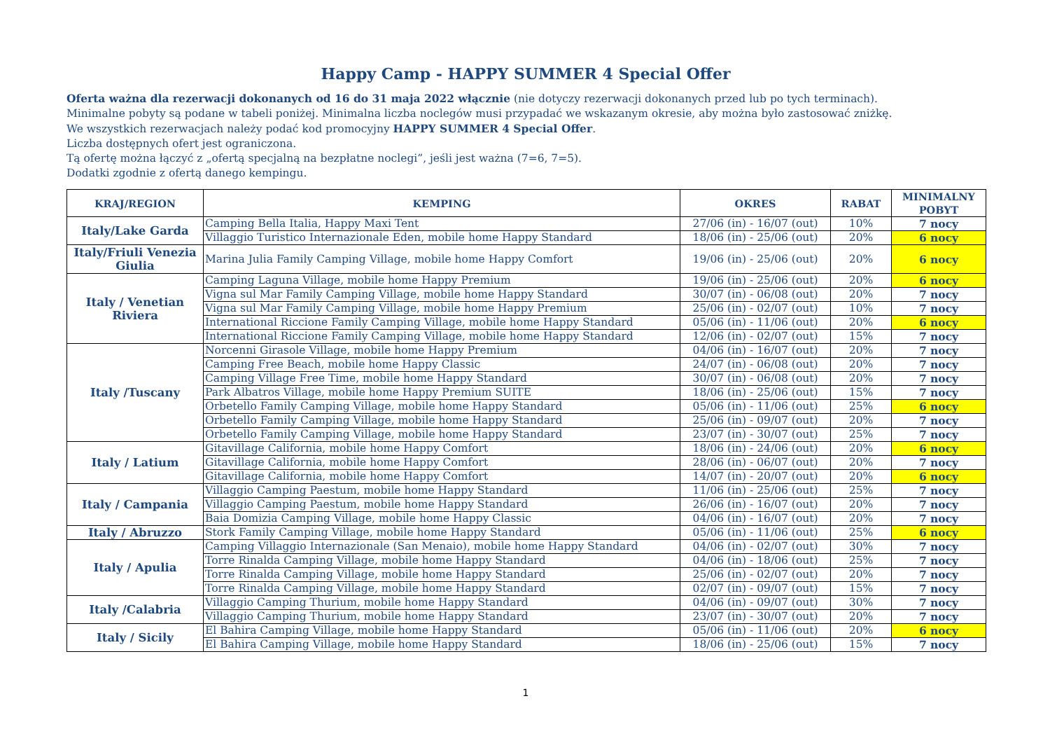Happy Camp - HAPPY SUMMER 4 Special Offer
Oferta ważna dla rezerwacji dokonanych od 16 do 31 maja 2022 włącznie (nie dotyczy rezerwacji dokonanych przed lub po tych terminach).
Minimalne pobyty są podane w tabeli poniżej. Minimalna liczba noclegów musi przypadać we wskazanym okresie, aby można było zastosować zniżkę.
We wszystkich rezerwacjach należy podać kod promocyjny HAPPY SUMMER 4 Special Offer.
Liczba dostępnych ofert jest ograniczona.
Tą ofertę można łączyć z „ofertą specjalną na bezpłatne noclegi”, jeśli jest ważna (7=6, 7=5).
Dodatki zgodnie z ofertą danego kempingu.
| KRAJ/REGION | KEMPING | OKRES | RABAT | MINIMALNY POBYT |
| --- | --- | --- | --- | --- |
| Italy/Lake Garda | Camping Bella Italia, Happy Maxi Tent | 27/06 (in) - 16/07 (out) | 10% | 7 nocy |
| | Villaggio Turistico Internazionale Eden, mobile home Happy Standard | 18/06 (in) - 25/06 (out) | 20% | 6 nocy |
| Italy/Friuli Venezia Giulia | Marina Julia Family Camping Village, mobile home Happy Comfort | 19/06 (in) - 25/06 (out) | 20% | 6 nocy |
| Italy / Venetian Riviera | Camping Laguna Village, mobile home Happy Premium | 19/06 (in) - 25/06 (out) | 20% | 6 nocy |
| | Vigna sul Mar Family Camping Village, mobile home Happy Standard | 30/07 (in) - 06/08 (out) | 20% | 7 nocy |
| | Vigna sul Mar Family Camping Village, mobile home Happy Premium | 25/06 (in) - 02/07 (out) | 10% | 7 nocy |
| | International Riccione Family Camping Village, mobile home Happy Standard | 05/06 (in) - 11/06 (out) | 20% | 6 nocy |
| | International Riccione Family Camping Village, mobile home Happy Standard | 12/06 (in) - 02/07 (out) | 15% | 7 nocy |
| Italy /Tuscany | Norcenni Girasole Village, mobile home Happy Premium | 04/06 (in) - 16/07 (out) | 20% | 7 nocy |
| | Camping Free Beach, mobile home Happy Classic | 24/07 (in) - 06/08 (out) | 20% | 7 nocy |
| | Camping Village Free Time, mobile home Happy Standard | 30/07 (in) - 06/08 (out) | 20% | 7 nocy |
| | Park Albatros Village, mobile home Happy Premium SUITE | 18/06 (in) - 25/06 (out) | 15% | 7 nocy |
| | Orbetello Family Camping Village, mobile home Happy Standard | 05/06 (in) - 11/06 (out) | 25% | 6 nocy |
| | Orbetello Family Camping Village, mobile home Happy Standard | 25/06 (in) - 09/07 (out) | 20% | 7 nocy |
| | Orbetello Family Camping Village, mobile home Happy Standard | 23/07 (in) - 30/07 (out) | 25% | 7 nocy |
| Italy / Latium | Gitavillage California, mobile home Happy Comfort | 18/06 (in) - 24/06 (out) | 20% | 6 nocy |
| | Gitavillage California, mobile home Happy Comfort | 28/06 (in) - 06/07 (out) | 20% | 7 nocy |
| | Gitavillage California, mobile home Happy Comfort | 14/07 (in) - 20/07 (out) | 20% | 6 nocy |
| Italy / Campania | Villaggio Camping Paestum, mobile home Happy Standard | 11/06 (in) - 25/06 (out) | 25% | 7 nocy |
| | Villaggio Camping Paestum, mobile home Happy Standard | 26/06 (in) - 16/07 (out) | 20% | 7 nocy |
| | Baia Domizia Camping Village, mobile home Happy Classic | 04/06 (in) - 16/07 (out) | 20% | 7 nocy |
| Italy / Abruzzo | Stork Family Camping Village, mobile home Happy Standard | 05/06 (in) - 11/06 (out) | 25% | 6 nocy |
| Italy / Apulia | Camping Villaggio Internazionale (San Menaio), mobile home Happy Standard | 04/06 (in) - 02/07 (out) | 30% | 7 nocy |
| | Torre Rinalda Camping Village, mobile home Happy Standard | 04/06 (in) - 18/06 (out) | 25% | 7 nocy |
| | Torre Rinalda Camping Village, mobile home Happy Standard | 25/06 (in) - 02/07 (out) | 20% | 7 nocy |
| | Torre Rinalda Camping Village, mobile home Happy Standard | 02/07 (in) - 09/07 (out) | 15% | 7 nocy |
| Italy /Calabria | Villaggio Camping Thurium, mobile home Happy Standard | 04/06 (in) - 09/07 (out) | 30% | 7 nocy |
| | Villaggio Camping Thurium, mobile home Happy Standard | 23/07 (in) - 30/07 (out) | 20% | 7 nocy |
| Italy / Sicily | El Bahira Camping Village, mobile home Happy Standard | 05/06 (in) - 11/06 (out) | 20% | 6 nocy |
| | El Bahira Camping Village, mobile home Happy Standard | 18/06 (in) - 25/06 (out) | 15% | 7 nocy |
1